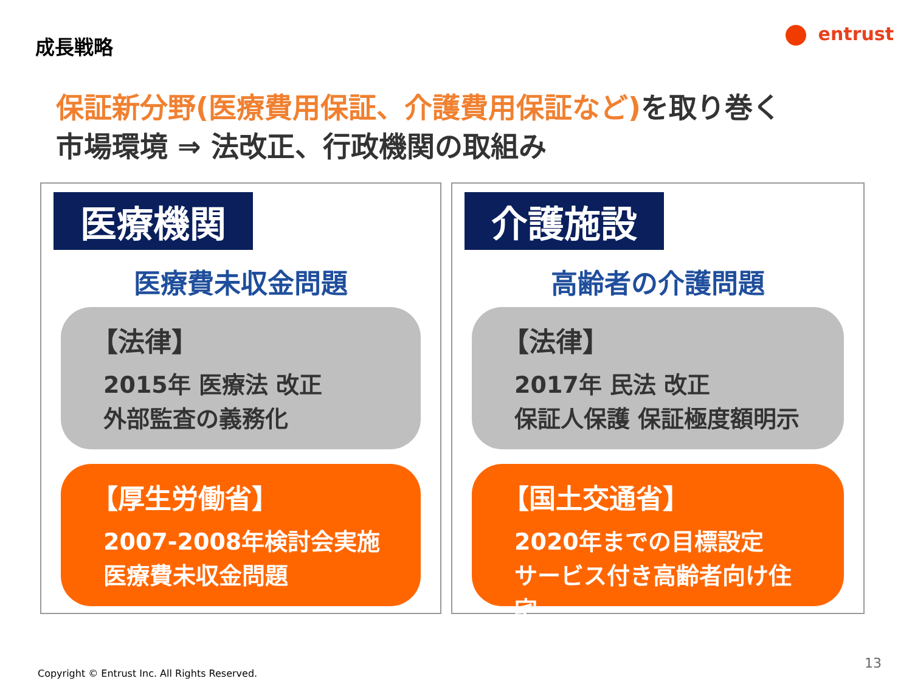成長戦略 entrust
保証新分野(医療費用保証、介護費用保証など) を取り巻く
市場環境 ⇒ 法改正、行政機関の取組み
医療機関
医療費未収金問題
【法律】
2015年 医療法 改正
外部監査の義務化
【厚生労働省】
2007-2008年検討会実施
医療費未収金問題
介護施設
高齢者の介護問題
【法律】
2017年 民法 改正
保証人保護 保証極度額明示
【国土交通省】
2020年までの目標設定
サービス付き高齢者向け住宅
13
Copyright © Entrust Inc. All Rights Reserved.